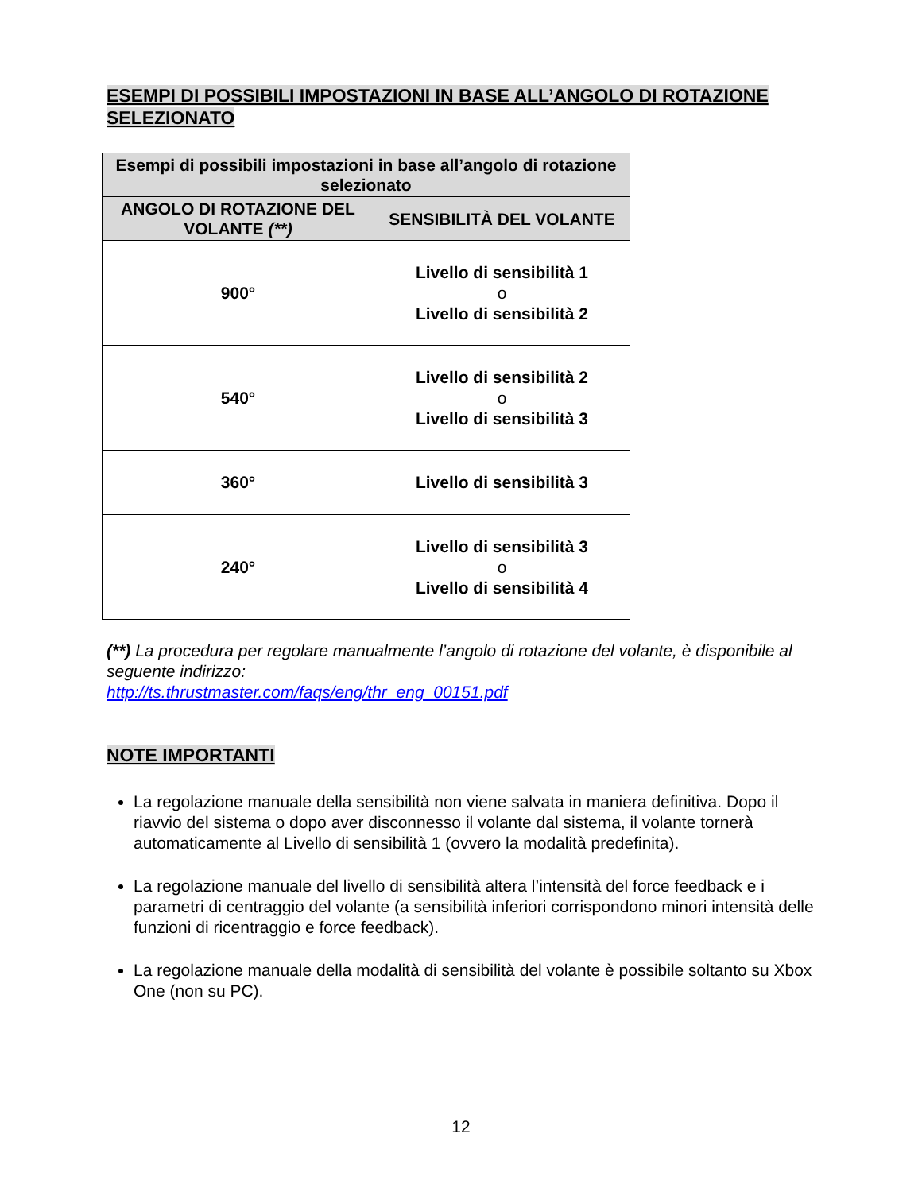ESEMPI DI POSSIBILI IMPOSTAZIONI IN BASE ALL’ANGOLO DI ROTAZIONE SELEZIONATO
| Esempi di possibili impostazioni in base all’angolo di rotazione selezionato | |
| --- | --- |
| ANGOLO DI ROTAZIONE DEL VOLANTE (**) | SENSIBILITÀ DEL VOLANTE |
| 900° | Livello di sensibilità 1 o Livello di sensibilità 2 |
| 540° | Livello di sensibilità 2 o Livello di sensibilità 3 |
| 360° | Livello di sensibilità 3 |
| 240° | Livello di sensibilità 3 o Livello di sensibilità 4 |
(**) La procedura per regolare manualmente l’angolo di rotazione del volante, è disponibile al seguente indirizzo:
http://ts.thrustmaster.com/faqs/eng/thr_eng_00151.pdf
NOTE IMPORTANTI
La regolazione manuale della sensibilità non viene salvata in maniera definitiva. Dopo il riavvio del sistema o dopo aver disconnesso il volante dal sistema, il volante tornerà automaticamente al Livello di sensibilità 1 (ovvero la modalità predefinita).
La regolazione manuale del livello di sensibilità altera l’intensità del force feedback e i parametri di centraggio del volante (a sensibilità inferiori corrispondono minori intensità delle funzioni di ricentraggio e force feedback).
La regolazione manuale della modalità di sensibilità del volante è possibile soltanto su Xbox One (non su PC).
12